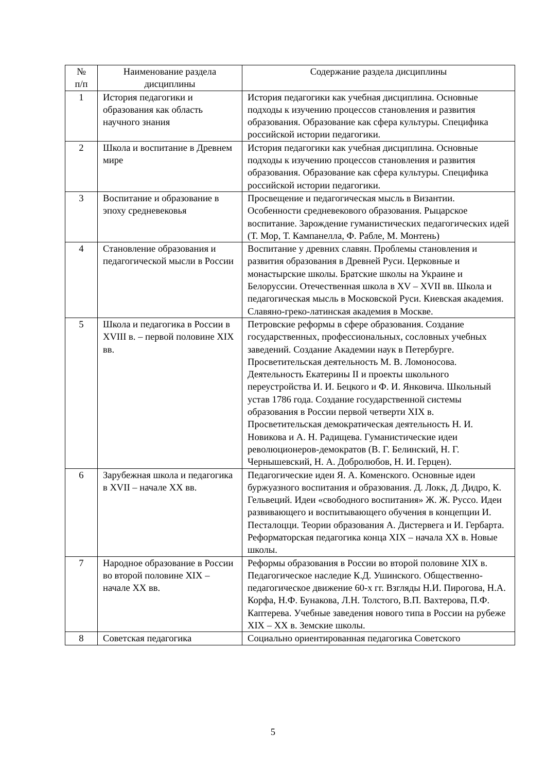| № п/п | Наименование раздела дисциплины | Содержание раздела дисциплины |
| --- | --- | --- |
| 1 | История педагогики и образования как область научного знания | История педагогики как учебная дисциплина. Основные подходы к изучению процессов становления и развития образования. Образование как сфера культуры. Специфика российской истории педагогики. |
| 2 | Школа и воспитание в Древнем мире | История педагогики как учебная дисциплина. Основные подходы к изучению процессов становления и развития образования. Образование как сфера культуры. Специфика российской истории педагогики. |
| 3 | Воспитание и образование в эпоху средневековья | Просвещение и педагогическая мысль в Византии. Особенности средневекового образования. Рыцарское воспитание. Зарождение гуманистических педагогических идей (Т. Мор, Т. Кампанелла, Ф. Рабле, М. Монтень) |
| 4 | Становление образования и педагогической мысли в России | Воспитание у древних славян. Проблемы становления и развития образования в Древней Руси. Церковные и монастырские школы. Братские школы на Украине и Белоруссии. Отечественная школа в XV – XVII вв. Школа и педагогическая мысль в Московской Руси. Киевская академия. Славяно-греко-латинская академия в Москве. |
| 5 | Школа и педагогика в России в XVIII в. – первой половине XIX вв. | Петровские реформы в сфере образования. Создание государственных, профессиональных, сословных учебных заведений. Создание Академии наук в Петербурге. Просветительская деятельность М. В. Ломоносова. Деятельность Екатерины II и проекты школьного переустройства И. И. Бецкого и Ф. И. Янковича. Школьный устав 1786 года. Создание государственной системы образования в России первой четверти XIX в. Просветительская демократическая деятельность Н. И. Новикова и А. Н. Радищева. Гуманистические идеи революционеров-демократов (В. Г. Белинский, Н. Г. Чернышевский, Н. А. Добролюбов, Н. И. Герцен). |
| 6 | Зарубежная школа и педагогика в XVII – начале XX вв. | Педагогические идеи Я. А. Коменского. Основные идеи буржуазного воспитания и образования. Д. Локк, Д. Дидро, К. Гельвеций. Идеи «свободного воспитания» Ж. Ж. Руссо. Идеи развивающего и воспитывающего обучения в концепции И. Песталоцци. Теории образования А. Дистервега и И. Гербарта. Реформаторская педагогика конца XIX – начала XX в. Новые школы. |
| 7 | Народное образование в России во второй половине XIX – начале XX вв. | Реформы образования в России во второй половине XIX в. Педагогическое наследие К.Д. Ушинского. Общественно-педагогическое движение 60-х гг. Взгляды Н.И. Пирогова, Н.А. Корфа, Н.Ф. Бунакова, Л.Н. Толстого, В.П. Вахтерова, П.Ф. Каптерева. Учебные заведения нового типа в России на рубеже XIX – XX в. Земские школы. |
| 8 | Советская педагогика | Социально ориентированная педагогика Советского |
5